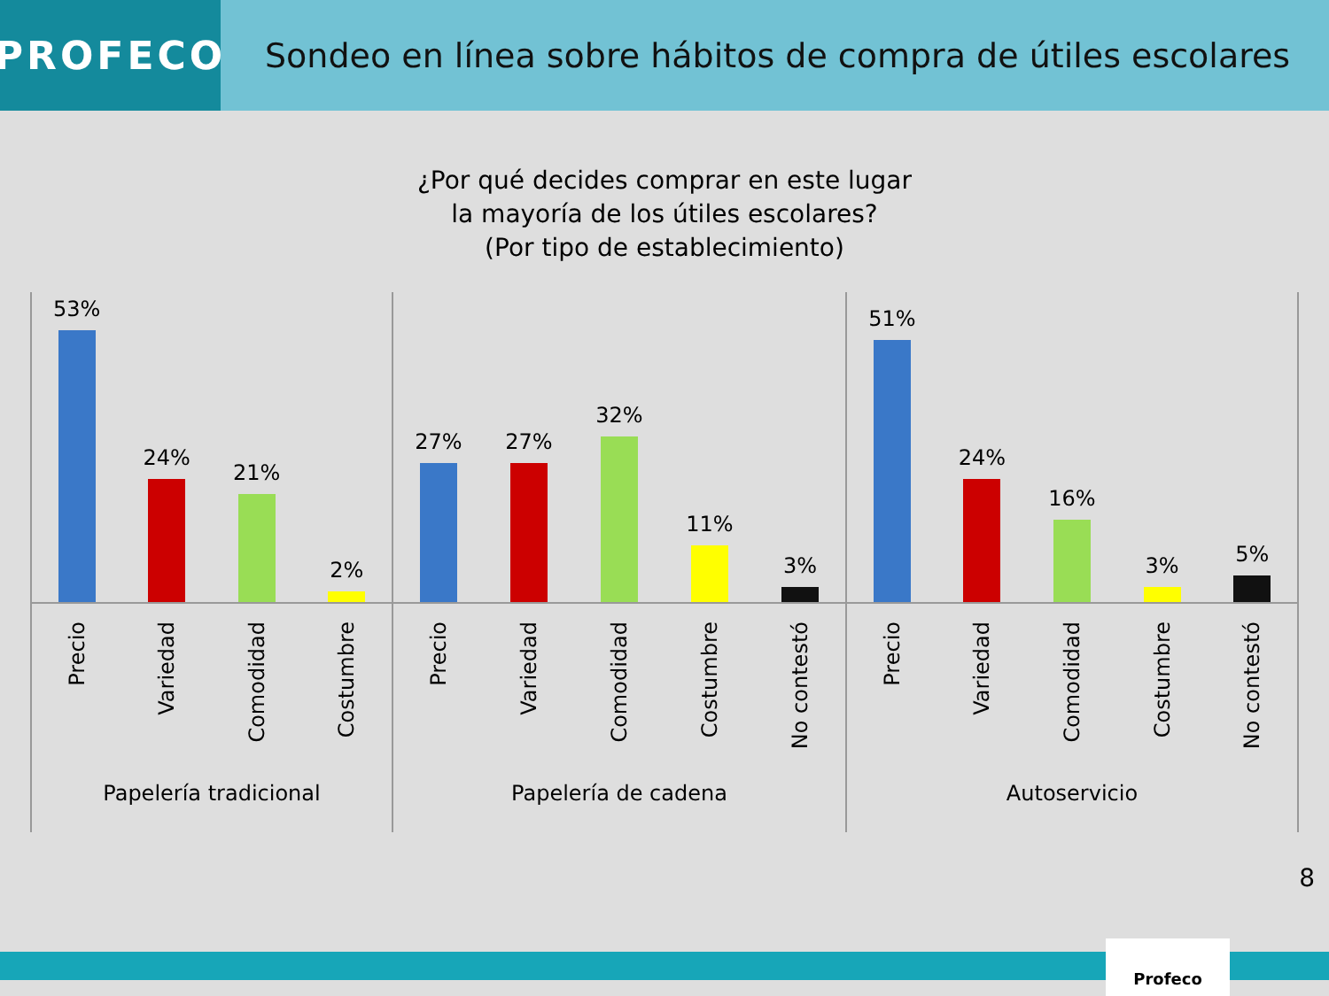PROFECO
Sondeo en línea sobre hábitos de compra de útiles escolares
¿Por qué decides comprar en este lugar
la mayoría de los útiles escolares?
(Por tipo de establecimiento)
53%
24%
21%
2%
Precio
Variedad
Comodidad
Costumbre
Papelería tradicional
27%
27%
32%
11%
3%
Precio
Variedad
Comodidad
Costumbre
No contestó
Papelería de cadena
51%
24%
16%
3%
5%
Precio
Variedad
Comodidad
Costumbre
No contestó
Autoservicio
8
Profeco